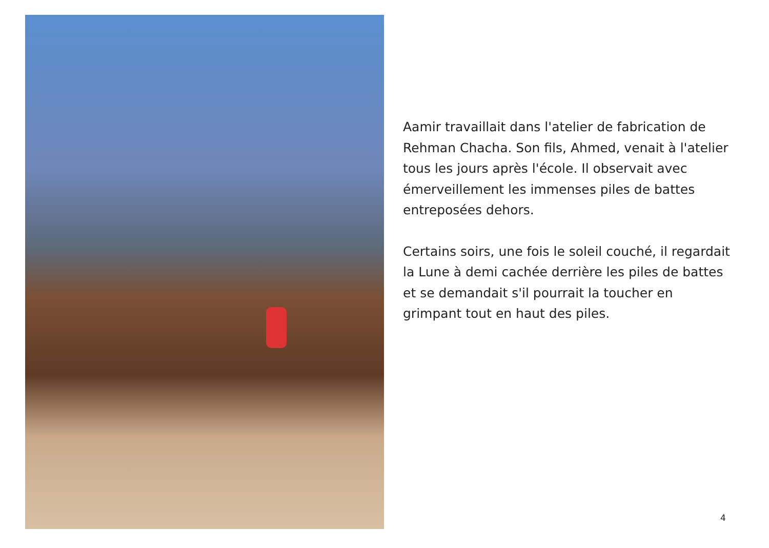Aamir travaillait dans l'atelier de fabrication de Rehman Chacha. Son fils, Ahmed, venait à l'atelier tous les jours après l'école. Il observait avec émerveillement les immenses piles de battes entreposées dehors.
Certains soirs, une fois le soleil couché, il regardait la Lune à demi cachée derrière les piles de battes et se demandait s'il pourrait la toucher en grimpant tout en haut des piles.
4